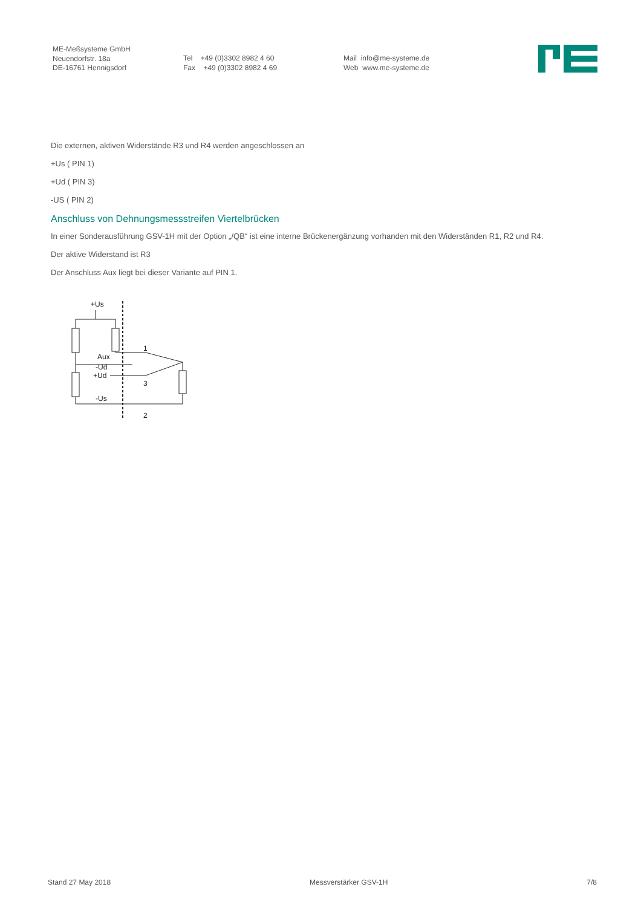ME-Meßsysteme GmbH Neuendorfstr. 18a DE-16761 Hennigsdorf
Tel +49 (0)3302 8982 4 60 Fax +49 (0)3302 8982 4 69
Mail info@me-systeme.de Web www.me-systeme.de
Die externen, aktiven Widerstände R3 und R4 werden angeschlossen an
+Us ( PIN 1)
+Ud ( PIN 3)
-US ( PIN 2)
Anschluss von Dehnungsmessstreifen Viertelbrücken
In einer Sonderausführung GSV-1H mit der Option „/QB“ ist eine interne Brückenergänzung vorhanden mit den Widerständen R1, R2 und R4.
Der aktive Widerstand ist R3
Der Anschluss Aux liegt bei dieser Variante auf PIN 1.
+Us
Aux
-Ud
+Ud
-Us
1
3
2
Stand 27 May 2018 Messverstärker GSV-1H 7/8